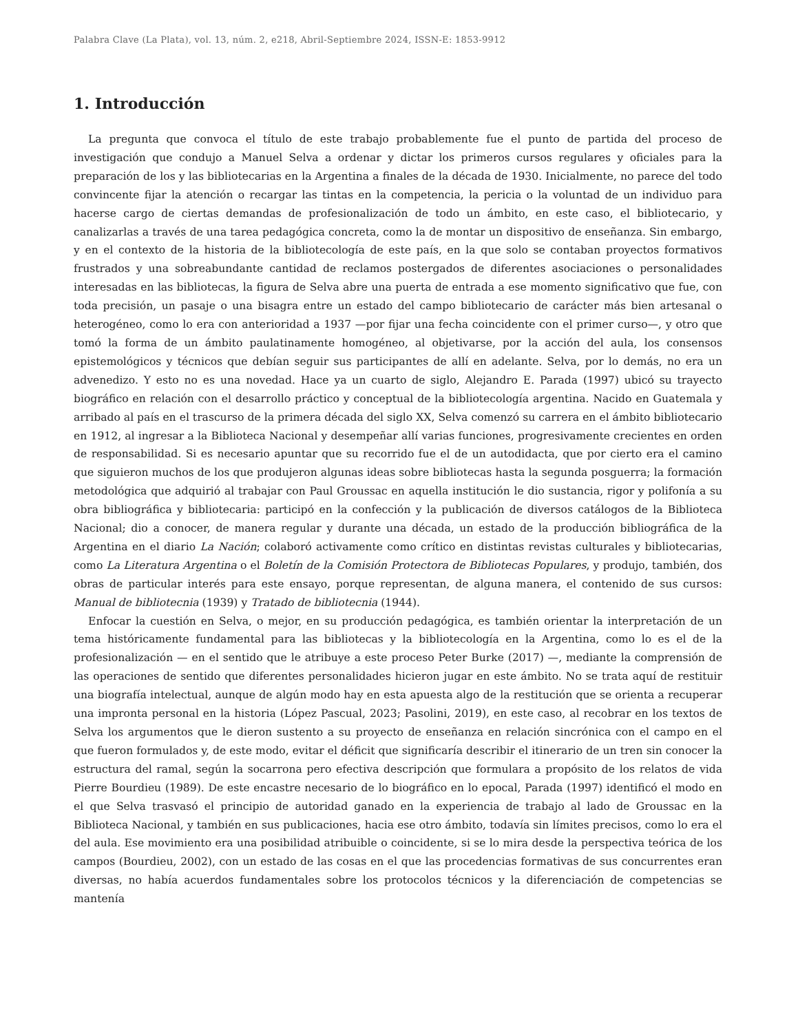Palabra Clave (La Plata), vol. 13, núm. 2, e218, Abril-Septiembre 2024, ISSN-E: 1853-9912
1. Introducción
La pregunta que convoca el título de este trabajo probablemente fue el punto de partida del proceso de investigación que condujo a Manuel Selva a ordenar y dictar los primeros cursos regulares y oficiales para la preparación de los y las bibliotecarias en la Argentina a finales de la década de 1930. Inicialmente, no parece del todo convincente fijar la atención o recargar las tintas en la competencia, la pericia o la voluntad de un individuo para hacerse cargo de ciertas demandas de profesionalización de todo un ámbito, en este caso, el bibliotecario, y canalizarlas a través de una tarea pedagógica concreta, como la de montar un dispositivo de enseñanza. Sin embargo, y en el contexto de la historia de la bibliotecología de este país, en la que solo se contaban proyectos formativos frustrados y una sobreabundante cantidad de reclamos postergados de diferentes asociaciones o personalidades interesadas en las bibliotecas, la figura de Selva abre una puerta de entrada a ese momento significativo que fue, con toda precisión, un pasaje o una bisagra entre un estado del campo bibliotecario de carácter más bien artesanal o heterogéneo, como lo era con anterioridad a 1937 —por fijar una fecha coincidente con el primer curso—, y otro que tomó la forma de un ámbito paulatinamente homogéneo, al objetivarse, por la acción del aula, los consensos epistemológicos y técnicos que debían seguir sus participantes de allí en adelante. Selva, por lo demás, no era un advenedizo. Y esto no es una novedad. Hace ya un cuarto de siglo, Alejandro E. Parada (1997) ubicó su trayecto biográfico en relación con el desarrollo práctico y conceptual de la bibliotecología argentina. Nacido en Guatemala y arribado al país en el trascurso de la primera década del siglo XX, Selva comenzó su carrera en el ámbito bibliotecario en 1912, al ingresar a la Biblioteca Nacional y desempeñar allí varias funciones, progresivamente crecientes en orden de responsabilidad. Si es necesario apuntar que su recorrido fue el de un autodidacta, que por cierto era el camino que siguieron muchos de los que produjeron algunas ideas sobre bibliotecas hasta la segunda posguerra; la formación metodológica que adquirió al trabajar con Paul Groussac en aquella institución le dio sustancia, rigor y polifonía a su obra bibliográfica y bibliotecaria: participó en la confección y la publicación de diversos catálogos de la Biblioteca Nacional; dio a conocer, de manera regular y durante una década, un estado de la producción bibliográfica de la Argentina en el diario La Nación; colaboró activamente como crítico en distintas revistas culturales y bibliotecarias, como La Literatura Argentina o el Boletín de la Comisión Protectora de Bibliotecas Populares, y produjo, también, dos obras de particular interés para este ensayo, porque representan, de alguna manera, el contenido de sus cursos: Manual de bibliotecnia (1939) y Tratado de bibliotecnia (1944).
Enfocar la cuestión en Selva, o mejor, en su producción pedagógica, es también orientar la interpretación de un tema históricamente fundamental para las bibliotecas y la bibliotecología en la Argentina, como lo es el de la profesionalización — en el sentido que le atribuye a este proceso Peter Burke (2017) —, mediante la comprensión de las operaciones de sentido que diferentes personalidades hicieron jugar en este ámbito. No se trata aquí de restituir una biografía intelectual, aunque de algún modo hay en esta apuesta algo de la restitución que se orienta a recuperar una impronta personal en la historia (López Pascual, 2023; Pasolini, 2019), en este caso, al recobrar en los textos de Selva los argumentos que le dieron sustento a su proyecto de enseñanza en relación sincrónica con el campo en el que fueron formulados y, de este modo, evitar el déficit que significaría describir el itinerario de un tren sin conocer la estructura del ramal, según la socarrona pero efectiva descripción que formulara a propósito de los relatos de vida Pierre Bourdieu (1989). De este encastre necesario de lo biográfico en lo epocal, Parada (1997) identificó el modo en el que Selva trasvasó el principio de autoridad ganado en la experiencia de trabajo al lado de Groussac en la Biblioteca Nacional, y también en sus publicaciones, hacia ese otro ámbito, todavía sin límites precisos, como lo era el del aula. Ese movimiento era una posibilidad atribuible o coincidente, si se lo mira desde la perspectiva teórica de los campos (Bourdieu, 2002), con un estado de las cosas en el que las procedencias formativas de sus concurrentes eran diversas, no había acuerdos fundamentales sobre los protocolos técnicos y la diferenciación de competencias se mantenía